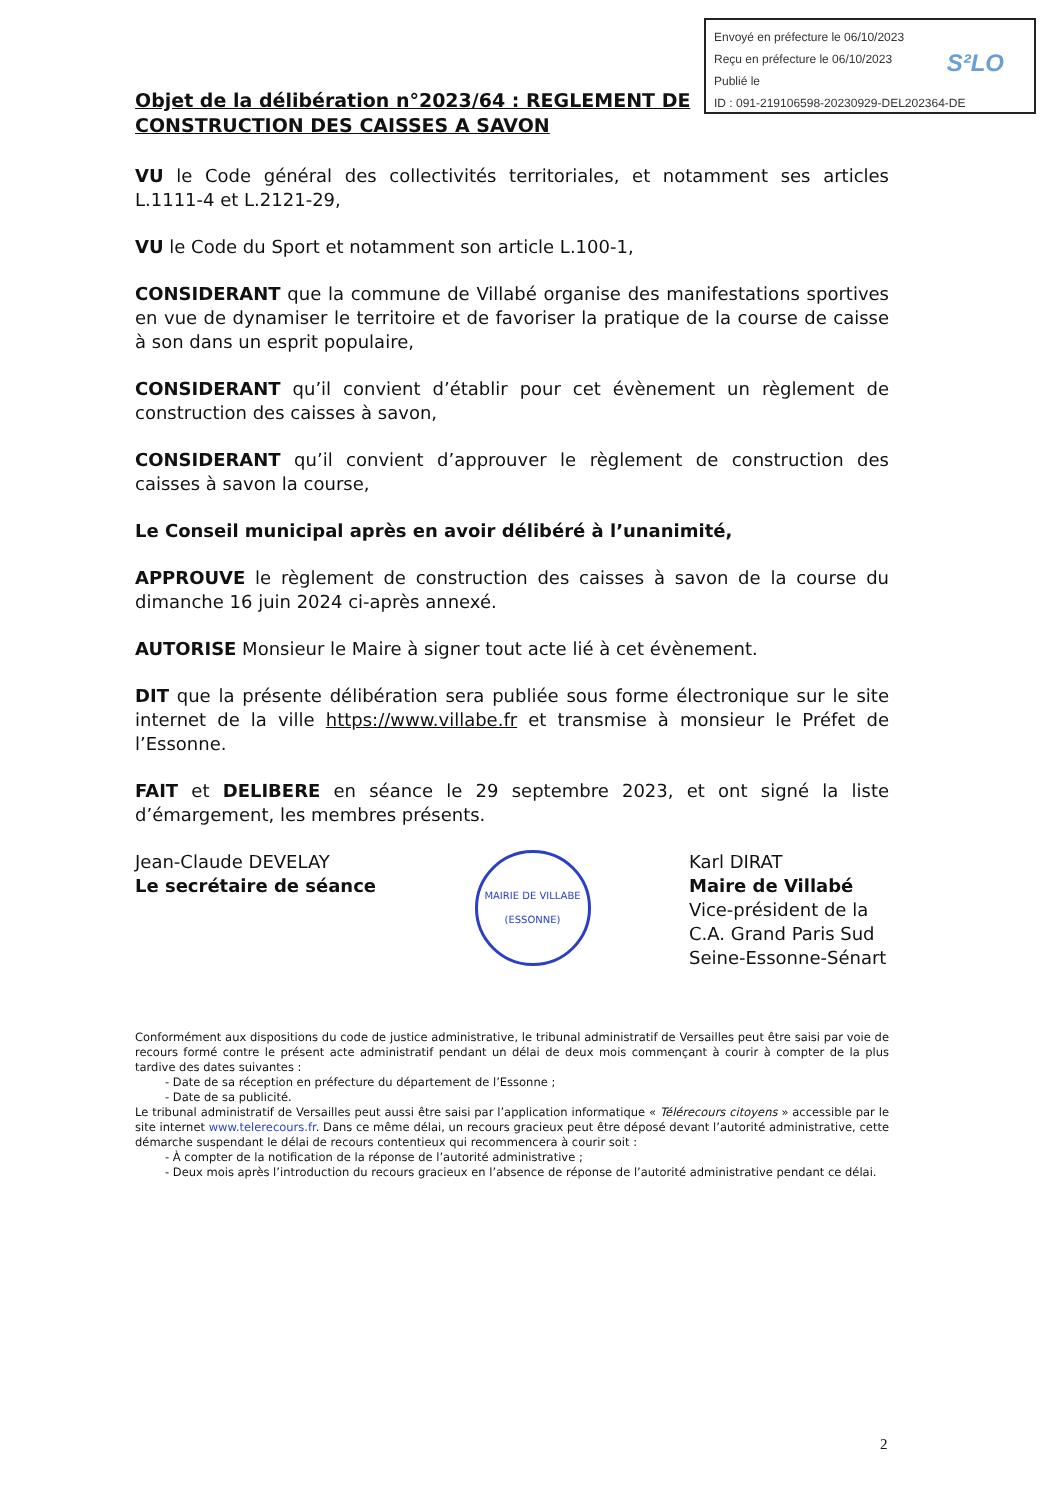Envoyé en préfecture le 06/10/2023
Reçu en préfecture le 06/10/2023
Publié le
ID : 091-219106598-20230929-DEL202364-DE
S²LO
Objet de la délibération n°2023/64 : REGLEMENT DE CONSTRUCTION DES CAISSES A SAVON
VU le Code général des collectivités territoriales, et notamment ses articles L.1111-4 et L.2121-29,
VU le Code du Sport et notamment son article L.100-1,
CONSIDERANT que la commune de Villabé organise des manifestations sportives en vue de dynamiser le territoire et de favoriser la pratique de la course de caisse à son dans un esprit populaire,
CONSIDERANT qu’il convient d’établir pour cet évènement un règlement de construction des caisses à savon,
CONSIDERANT qu’il convient d’approuver le règlement de construction des caisses à savon la course,
Le Conseil municipal après en avoir délibéré à l’unanimité,
APPROUVE le règlement de construction des caisses à savon de la course du dimanche 16 juin 2024 ci-après annexé.
AUTORISE Monsieur le Maire à signer tout acte lié à cet évènement.
DIT que la présente délibération sera publiée sous forme électronique sur le site internet de la ville https://www.villabe.fr et transmise à monsieur le Préfet de l’Essonne.
FAIT et DELIBERE en séance le 29 septembre 2023, et ont signé la liste d’émargement, les membres présents.
Jean-Claude DEVELAY
Le secrétaire de séance
MAIRIE DE VILLABE
(ESSONNE)
Karl DIRAT
Maire de Villabé
Vice-président de la C.A. Grand Paris Sud Seine-Essonne-Sénart
Conformément aux dispositions du code de justice administrative, le tribunal administratif de Versailles peut être saisi par voie de recours formé contre le présent acte administratif pendant un délai de deux mois commençant à courir à compter de la plus tardive des dates suivantes :
- Date de sa réception en préfecture du département de l’Essonne ;
- Date de sa publicité.
Le tribunal administratif de Versailles peut aussi être saisi par l’application informatique « Télérecours citoyens » accessible par le site internet www.telerecours.fr. Dans ce même délai, un recours gracieux peut être déposé devant l’autorité administrative, cette démarche suspendant le délai de recours contentieux qui recommencera à courir soit :
- À compter de la notification de la réponse de l’autorité administrative ;
- Deux mois après l’introduction du recours gracieux en l’absence de réponse de l’autorité administrative pendant ce délai.
2